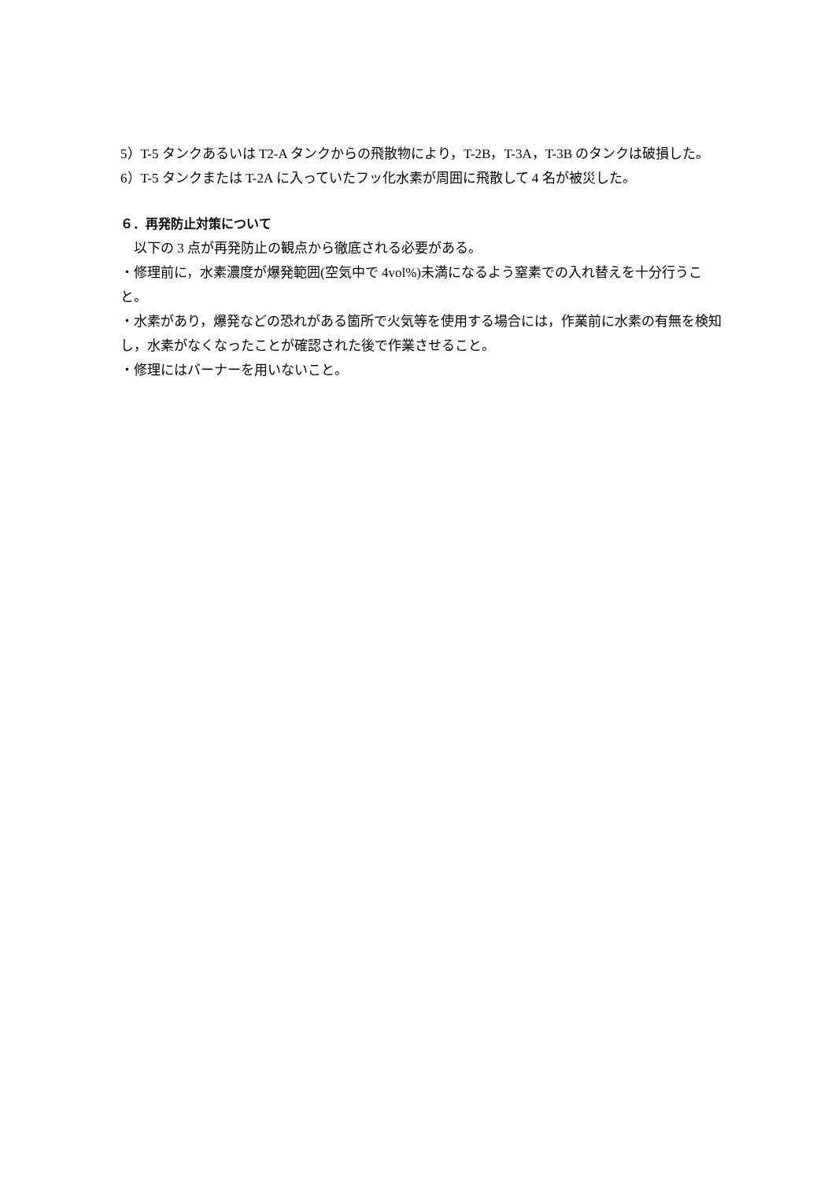5）T-5 タンクあるいは T2-A タンクからの飛散物により，T-2B，T-3A，T-3B のタンクは破損した。
6）T-5 タンクまたは T-2A に入っていたフッ化水素が周囲に飛散して 4 名が被災した。
６．再発防止対策について
　以下の 3 点が再発防止の観点から徹底される必要がある。
・修理前に，水素濃度が爆発範囲(空気中で 4vol%)未満になるよう窒素での入れ替えを十分行うこと。
・水素があり，爆発などの恐れがある箇所で火気等を使用する場合には，作業前に水素の有無を検知し，水素がなくなったことが確認された後で作業させること。
・修理にはバーナーを用いないこと。